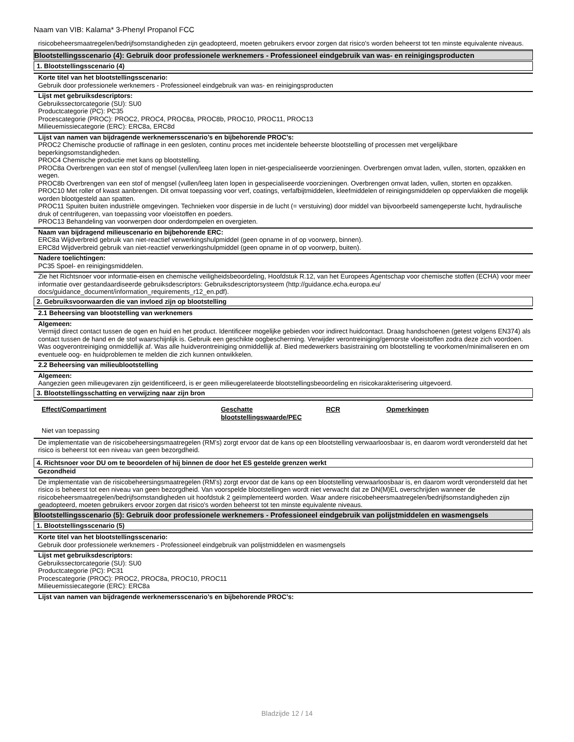Naam van VIB: Kalama* 3-Phenyl Propanol FCC
risicobeheersmaatregelen/bedrijfsomstandigheden zijn geadopteerd, moeten gebruikers ervoor zorgen dat risico's worden beheerst tot ten minste equivalente niveaus.
Blootstellingsscenario (4): Gebruik door professionele werknemers - Professioneel eindgebruik van was- en reinigingsproducten
1. Blootstellingsscenario (4)
Korte titel van het blootstellingsscenario:
Gebruik door professionele werknemers - Professioneel eindgebruik van was- en reinigingsproducten
Lijst met gebruiksdescriptors:
Gebruikssectorcategorie (SU): SU0
Productcategorie (PC): PC35
Procescategorie (PROC): PROC2, PROC4, PROC8a, PROC8b, PROC10, PROC11, PROC13
Milieuemissiecategorie (ERC): ERC8a, ERC8d
Lijst van namen van bijdragende werknemersscenario’s en bijbehorende PROC’s:
PROC2 Chemische productie of raffinage in een gesloten, continu proces met incidentele beheerste blootstelling of processen met vergelijkbare beperkingsomstandigheden.
PROC4 Chemische productie met kans op blootstelling.
PROC8a Overbrengen van een stof of mengsel (vullen/leeg laten lopen in niet-gespecialiseerde voorzieningen. Overbrengen omvat laden, vullen, storten, opzakken en wegen.
PROC8b Overbrengen van een stof of mengsel (vullen/leeg laten lopen in gespecialiseerde voorzieningen. Overbrengen omvat laden, vullen, storten en opzakken.
PROC10 Met roller of kwast aanbrengen. Dit omvat toepassing voor verf, coatings, verfafbijtmiddelen, kleefmiddelen of reinigingsmiddelen op oppervlakken die mogelijk worden blootgesteld aan spatten.
PROC11 Spuiten buiten industriële omgevingen. Technieken voor dispersie in de lucht (= verstuiving) door middel van bijvoorbeeld samengeperste lucht, hydraulische druk of centrifugeren, van toepassing voor vloeistoffen en poeders.
PROC13 Behandeling van voorwerpen door onderdompelen en overgieten.
Naam van bijdragend milieuscenario en bijbehorende ERC:
ERC8a Wijdverbreid gebruik van niet-reactief verwerkingshulpmiddel (geen opname in of op voorwerp, binnen).
ERC8d Wijdverbreid gebruik van niet-reactief verwerkingshulpmiddel (geen opname in of op voorwerp, buiten).
Nadere toelichtingen:
PC35 Spoel- en reinigingsmiddelen.
Zie het Richtsnoer voor informatie-eisen en chemische veiligheidsbeoordeling, Hoofdstuk R.12, van het Europees Agentschap voor chemische stoffen (ECHA) voor meer informatie over gestandaardiseerde gebruiksdescriptors: Gebruiksdescriptorsysteem (http://guidance.echa.europa.eu/ docs/guidance_document/information_requirements_r12_en.pdf).
2. Gebruiksvoorwaarden die van invloed zijn op blootstelling
2.1 Beheersing van blootstelling van werknemers
Algemeen:
Vermijd direct contact tussen de ogen en huid en het product. Identificeer mogelijke gebieden voor indirect huidcontact. Draag handschoenen (getest volgens EN374) als contact tussen de hand en de stof waarschijnlijk is. Gebruik een geschikte oogbescherming. Verwijder verontreiniging/gemorste vloeistoffen zodra deze zich voordoen. Was oogverontreiniging onmiddellijk af. Was alle huidverontreiniging onmiddellijk af. Bied medewerkers basistraining om blootstelling te voorkomen/minimaliseren en om eventuele oog- en huidproblemen te melden die zich kunnen ontwikkelen.
2.2 Beheersing van milieublootstelling
Algemeen:
Aangezien geen milieugevaren zijn geïdentificeerd, is er geen milieugerelateerde blootstellingsbeoordeling en risicokarakterisering uitgevoerd.
3. Blootstellingsschatting en verwijzing naar zijn bron
| Effect/Compartiment | Geschatte blootstellingswaarde/PEC | RCR | Opmerkingen |
| --- | --- | --- | --- |
| Niet van toepassing | | | |
De implementatie van de risicobeheersingsmaatregelen (RM’s) zorgt ervoor dat de kans op een blootstelling verwaarloosbaar is, en daarom wordt verondersteld dat het risico is beheerst tot een niveau van geen bezorgdheid.
4. Richtsnoer voor DU om te beoordelen of hij binnen de door het ES gestelde grenzen werkt
Gezondheid
De implementatie van de risicobeheersingsmaatregelen (RM’s) zorgt ervoor dat de kans op een blootstelling verwaarloosbaar is, en daarom wordt verondersteld dat het risico is beheerst tot een niveau van geen bezorgdheid. Van voorspelde blootstellingen wordt niet verwacht dat ze DN(M)EL overschrijden wanneer de risicobeheersmaatregelen/bedrijfsomstandigheden uit hoofdstuk 2 geïmplementeerd worden. Waar andere risicobeheersmaatregelen/bedrijfsomstandigheden zijn geadopteerd, moeten gebruikers ervoor zorgen dat risico's worden beheerst tot ten minste equivalente niveaus.
Blootstellingsscenario (5): Gebruik door professionele werknemers - Professioneel eindgebruik van polijstmiddelen en wasmengsels
1. Blootstellingsscenario (5)
Korte titel van het blootstellingsscenario:
Gebruik door professionele werknemers - Professioneel eindgebruik van polijstmiddelen en wasmengsels
Lijst met gebruiksdescriptors:
Gebruikssectorcategorie (SU): SU0
Productcategorie (PC): PC31
Procescategorie (PROC): PROC2, PROC8a, PROC10, PROC11
Milieuemissiecategorie (ERC): ERC8a
Lijst van namen van bijdragende werknemersscenario’s en bijbehorende PROC’s:
Bladzijde 12 / 14